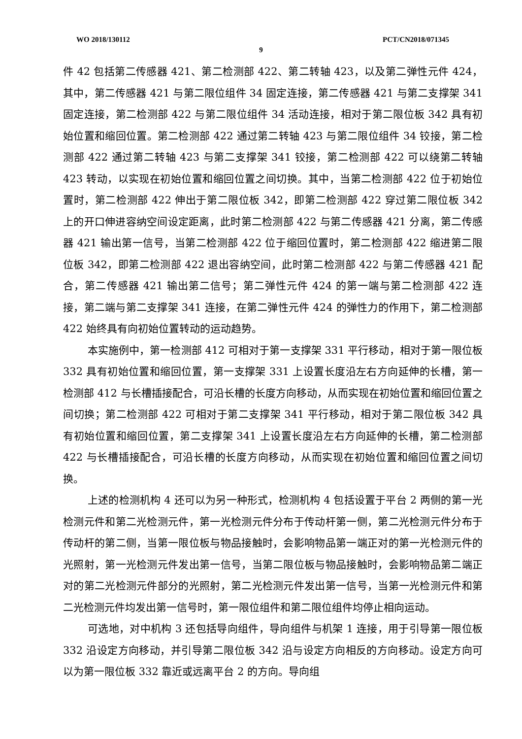WO 2018/130112 PCT/CN2018/071345
9
件 42 包括第二传感器 421、第二检测部 422、第二转轴 423，以及第二弹性元件 424，其中，第二传感器 421 与第二限位组件 34 固定连接，第二传感器 421 与第二支撑架 341 固定连接，第二检测部 422 与第二限位组件 34 活动连接，相对于第二限位板 342 具有初始位置和缩回位置。第二检测部 422 通过第二转轴 423 与第二限位组件 34 铰接，第二检测部 422 通过第二转轴 423 与第二支撑架 341 铰接，第二检测部 422 可以绕第二转轴 423 转动，以实现在初始位置和缩回位置之间切换。其中，当第二检测部 422 位于初始位置时，第二检测部 422 伸出于第二限位板 342，即第二检测部 422 穿过第二限位板 342 上的开口伸进容纳空间设定距离，此时第二检测部 422 与第二传感器 421 分离，第二传感器 421 输出第一信号，当第二检测部 422 位于缩回位置时，第二检测部 422 缩进第二限位板 342，即第二检测部 422 退出容纳空间，此时第二检测部 422 与第二传感器 421 配合，第二传感器 421 输出第二信号；第二弹性元件 424 的第一端与第二检测部 422 连接，第二端与第二支撑架 341 连接，在第二弹性元件 424 的弹性力的作用下，第二检测部 422 始终具有向初始位置转动的运动趋势。
本实施例中，第一检测部 412 可相对于第一支撑架 331 平行移动，相对于第一限位板 332 具有初始位置和缩回位置，第一支撑架 331 上设置长度沿左右方向延伸的长槽，第一检测部 412 与长槽插接配合，可沿长槽的长度方向移动，从而实现在初始位置和缩回位置之间切换；第二检测部 422 可相对于第二支撑架 341 平行移动，相对于第二限位板 342 具有初始位置和缩回位置，第二支撑架 341 上设置长度沿左右方向延伸的长槽，第二检测部 422 与长槽插接配合，可沿长槽的长度方向移动，从而实现在初始位置和缩回位置之间切换。
上述的检测机构 4 还可以为另一种形式，检测机构 4 包括设置于平台 2 两侧的第一光检测元件和第二光检测元件，第一光检测元件分布于传动杆第一侧，第二光检测元件分布于传动杆的第二侧，当第一限位板与物品接触时，会影响物品第一端正对的第一光检测元件的光照射，第一光检测元件发出第一信号，当第二限位板与物品接触时，会影响物品第二端正对的第二光检测元件部分的光照射，第二光检测元件发出第一信号，当第一光检测元件和第二光检测元件均发出第一信号时，第一限位组件和第二限位组件均停止相向运动。
可选地，对中机构 3 还包括导向组件，导向组件与机架 1 连接，用于引导第一限位板 332 沿设定方向移动，并引导第二限位板 342 沿与设定方向相反的方向移动。设定方向可以为第一限位板 332 靠近或远离平台 2 的方向。导向组